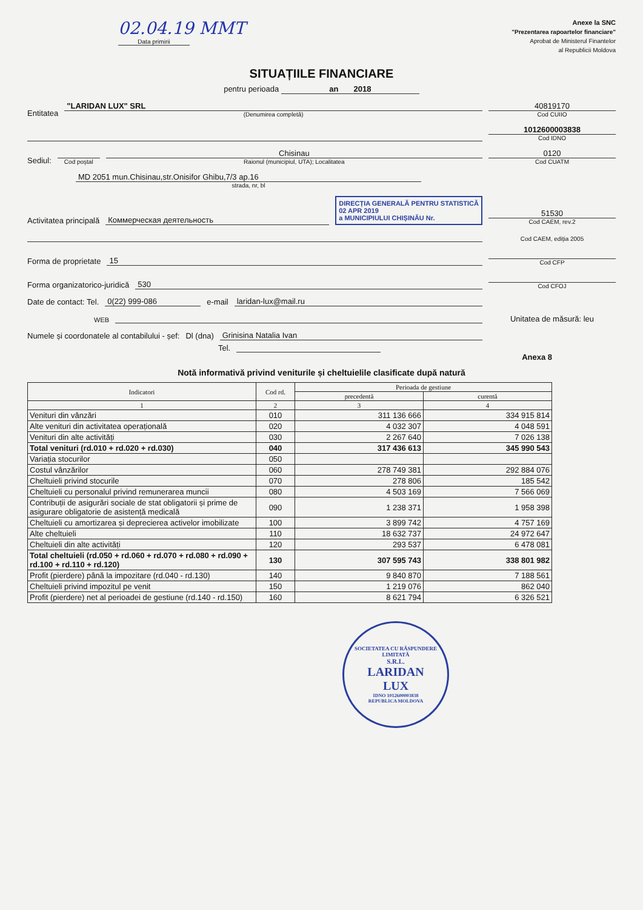02.04.19 MMT
Data primirii
Anexe la SNC
"Prezentarea rapoartelor financiare"
Aprobat de Ministerul Finantelor
al Republicii Moldova
SITUAȚIILE FINANCIARE
pentru perioada an 2018
Entitatea
"LARIDAN LUX" SRL
(Denumirea completă)
40819170
Cod CUIIO
1012600003838
Cod IDNO
Sediul:
Cod poștal
Chisinau
Raionul (municipiul, UTA); Localitatea
0120
Cod CUATM
MD 2051 mun.Chisinau,str.Onisifor Ghibu,7/3 ap.16
strada, nr, bl
Activitatea principală
Коммерческая деятельность
DIRECȚIA GENERALĂ PENTRU STATISTICĂ
02 APR 2019
a MUNICIPIULUI CHIȘINĂU Nr.
51530
Cod CAEM, rev.2
Cod CAEM, ediția 2005
Forma de proprietate
15
Cod CFP
Forma organizatorico-juridică
530
Cod CFOJ
Date de contact: Tel.
0(22) 999-086
e-mail
laridan-lux@mail.ru
WEB
Unitatea de măsură: leu
Numele și coordonatele al contabilului - șef: Dl (dna)
Grinisina Natalia Ivan
Tel.
Anexa 8
Notă informativă privind veniturile și cheltuielile clasificate după natură
| Indicatori | Cod rd. | Perioada de gestiune | |
| --- | --- | --- | --- |
| | | precedentă | curentă |
| 1 | 2 | 3 | 4 |
| Venituri din vânzări | 010 | 311 136 666 | 334 915 814 |
| Alte venituri din activitatea operațională | 020 | 4 032 307 | 4 048 591 |
| Venituri din alte activități | 030 | 2 267 640 | 7 026 138 |
| Total venituri (rd.010 + rd.020 + rd.030) | 040 | 317 436 613 | 345 990 543 |
| Variația stocurilor | 050 | | |
| Costul vânzărilor | 060 | 278 749 381 | 292 884 076 |
| Cheltuieli privind stocurile | 070 | 278 806 | 185 542 |
| Cheltuieli cu personalul privind remunerarea muncii | 080 | 4 503 169 | 7 566 069 |
| Contribuții de asigurări sociale de stat obligatorii și prime de asigurare obligatorie de asistență medicală | 090 | 1 238 371 | 1 958 398 |
| Cheltuieli cu amortizarea și deprecierea activelor imobilizate | 100 | 3 899 742 | 4 757 169 |
| Alte cheltuieli | 110 | 18 632 737 | 24 972 647 |
| Cheltuieli din alte activități | 120 | 293 537 | 6 478 081 |
| Total cheltuieli (rd.050 + rd.060 + rd.070 + rd.080 + rd.090 + rd.100 + rd.110 + rd.120) | 130 | 307 595 743 | 338 801 982 |
| Profit (pierdere) până la impozitare (rd.040 - rd.130) | 140 | 9 840 870 | 7 188 561 |
| Cheltuieli privind impozitul pe venit | 150 | 1 219 076 | 862 040 |
| Profit (pierdere) net al perioadei de gestiune (rd.140 - rd.150) | 160 | 8 621 794 | 6 326 521 |
SOCIETATEA CU RĂSPUNDERE LIMITATĂ
S.R.L.
LARIDAN
LUX
IDNO 1012600003838
REPUBLICA MOLDOVA